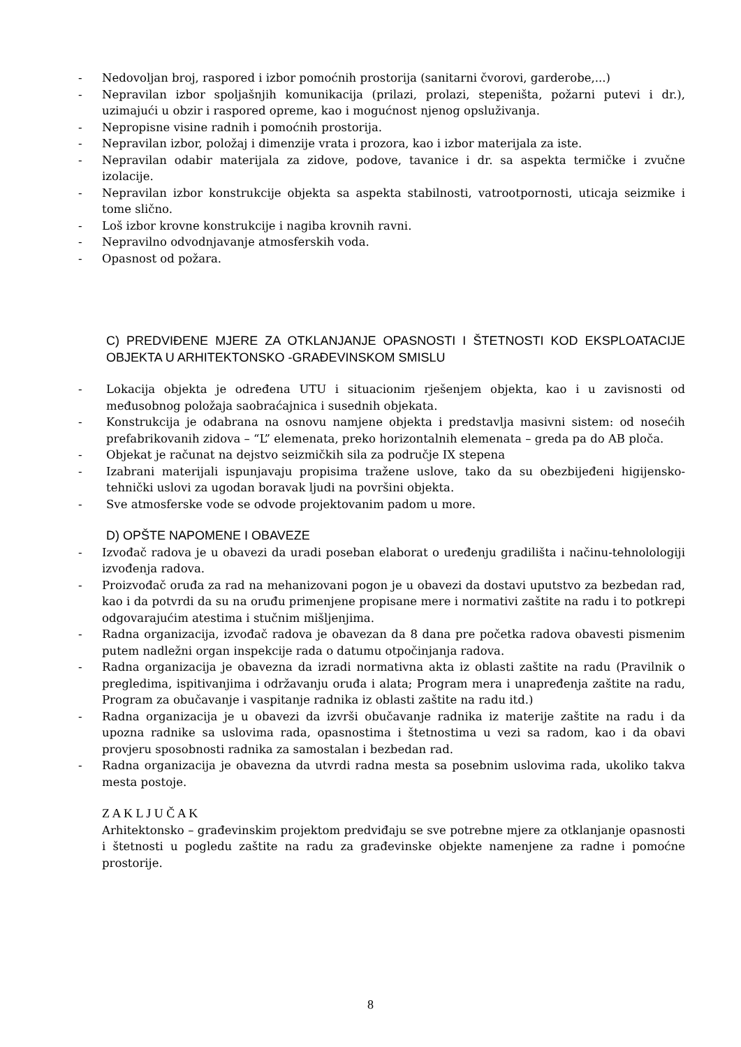- Nedovoljan broj, raspored i izbor pomoćnih prostorija (sanitarni čvorovi, garderobe,...)
- Nepravilan izbor spoljašnjih komunikacija (prilazi, prolazi, stepeništa, požarni putevi i dr.), uzimajući u obzir i raspored opreme, kao i mogućnost njenog opsluživanja.
- Nepropisne visine radnih i pomoćnih prostorija.
- Nepravilan izbor, položaj i dimenzije vrata i prozora, kao i izbor materijala za iste.
- Nepravilan odabir materijala za zidove, podove, tavanice i dr. sa aspekta termičke i zvučne izolacije.
- Nepravilan izbor konstrukcije objekta sa aspekta stabilnosti, vatrootpornosti, uticaja seizmike i tome slično.
- Loš izbor krovne konstrukcije i nagiba krovnih ravni.
- Nepravilno odvodnjavanje atmosferskih voda.
- Opasnost od požara.
C) PREDVIĐENE MJERE ZA OTKLANJANJE OPASNOSTI I ŠTETNOSTI KOD EKSPLOATACIJE OBJEKTA U ARHITEKTONSKO -GRAĐEVINSKOM SMISLU
- Lokacija objekta je određena UTU i situacionim rješenjem objekta, kao i u zavisnosti od međusobnog položaja saobraćajnica i susednih objekata.
- Konstrukcija je odabrana na osnovu namjene objekta i predstavlja masivni sistem: od nosećih prefabrikovanih zidova – “L” elemenata, preko horizontalnih elemenata – greda pa do AB ploča.
- Objekat je računat na dejstvo seizmičkih sila za područje IX stepena
- Izabrani materijali ispunjavaju propisima tražene uslove, tako da su obezbijeđeni higijensko-tehnički uslovi za ugodan boravak ljudi na površini objekta.
- Sve atmosferske vode se odvode projektovanim padom u more.
D) OPŠTE NAPOMENE I OBAVEZE
- Izvođač radova je u obavezi da uradi poseban elaborat o uređenju gradilišta i načinu-tehnolologiji izvođenja radova.
- Proizvođač oruđa za rad na mehanizovani pogon je u obavezi da dostavi uputstvo za bezbedan rad, kao i da potvrdi da su na oruđu primenjene propisane mere i normativi zaštite na radu i to potkrepi odgovarajućim atestima i stučnim mišljenjima.
- Radna organizacija, izvođač radova je obavezan da 8 dana pre početka radova obavesti pismenim putem nadležni organ inspekcije rada o datumu otpočinjanja radova.
- Radna organizacija je obavezna da izradi normativna akta iz oblasti zaštite na radu (Pravilnik o pregledima, ispitivanjima i održavanju oruđa i alata; Program mera i unapređenja zaštite na radu, Program za obučavanje i vaspitanje radnika iz oblasti zaštite na radu itd.)
- Radna organizacija je u obavezi da izvrši obučavanje radnika iz materije zaštite na radu i da upozna radnike sa uslovima rada, opasnostima i štetnostima u vezi sa radom, kao i da obavi provjeru sposobnosti radnika za samostalan i bezbedan rad.
- Radna organizacija je obavezna da utvrdi radna mesta sa posebnim uslovima rada, ukoliko takva mesta postoje.
Z A K L J U Č A K
Arhitektonsko – građevinskim projektom predviđaju se sve potrebne mjere za otklanjanje opasnosti i štetnosti u pogledu zaštite na radu za građevinske objekte namenjene za radne i pomoćne prostorije.
8